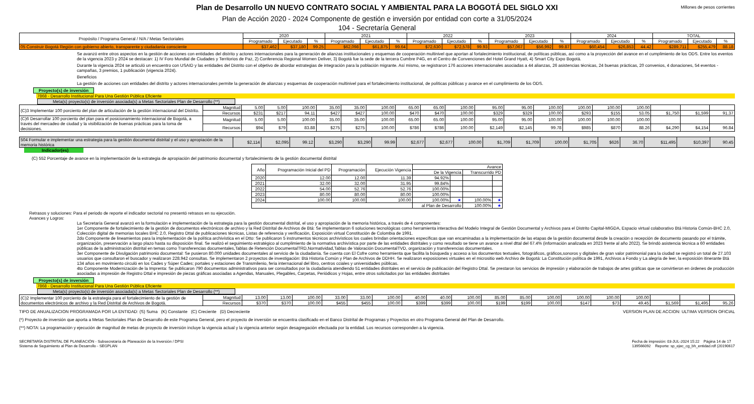Plan de Desarrollo UN NUEVO CONTRATO SOCIAL Y AMBIENTAL PARA LA BOGOTÁ DEL SIGLO XXI
Millones de pesos corrientes
Plan de Acción 2020 - 2024 Componente de gestión e inversión por entidad con corte a 31/05/2024
104 - Secretaría General
| Propósito / Programa General / N/A / Metas Sectoriales | 2020 | | | 2021 | | | 2022 | | | 2023 | | | 2024 | | | TOTAL | | |
| --- | --- | --- | --- | --- | --- | --- | --- | --- | --- | --- | --- | --- | --- | --- | --- | --- | --- | --- |
| | Programado | Ejecutado | % | Programado | Ejecutado | % | Programado | Ejecutado | % | Programado | Ejecutado | % | Programado | Ejecutado | % | Programado | Ejecutado | % |
| 05 Construir Bogotá Región con gobierno abierto, transparente y ciudadanía consciente | $37,462 | $37,180 | 99.25 | $62,098 | $61,875 | 99.64 | $72,630 | $72,578 | 99.93 | $57,067 | $56,992 | 99.87 | $60,454 | $26,853 | 44.42 | $289,711 | $255,479 | 88.18 |
Se avanzó entre otros aspectos en la gestión de acciones con entidades del distrito y actores internacionales para la generación de alianzas institucionales y esquemas de cooperación multinivel que aportan al fortalecimiento institucional, de políticas públicas, así como a la proyección del avance en el cumplimiento de los ODS. Entre los eventos de la vigencia 2023 y 2024 se destacan: 1) IV Foro Mundial de Ciudades y Territorios de Paz, 2) Conferencia Regional Women Deliver, 3) Bogotá fue la sede de la tercera Cumbre P4G, en el Centro de Convenciones del Hotel Grand Hyatt, 4) Smart City Expo Bogotá.
Durante la vigencia 2024 se articuló un encuentro con USAID y las entidades del Distrito con el objetivo de abordar estrategias de integración para la población migrante. Así mismo, se registraron 176 acciones internacionales asociadas a 44 alianzas, 26 asistencias técnicas, 24 buenas prácticas, 20 convenios, 4 donaciones, 54 eventos - campañas, 3 premios, 1 publicación (vigencia 2024).
Beneficios
La gestión de acciones con entidades del distrito y actores internacionales permite la generación de alianzas y esquemas de cooperación multinivel para el fortalecimiento institucional, de políticas públicas y avance en el cumplimiento de los ODS.
Proyecto(s) de inversión
7868 - Desarrollo Institucional Para Una Gestión Pública Eficiente
Meta(s) proyecto(s) de inversión asociada(s) a Metas Sectoriales Plan de Desarrollo (**)
| (C)3 Implementar 100 porciento del plan de articulación de la gestión internacional del Distrito. | Magnitud | 5.00 | 5.00 | 100.00 | 35.00 | 35.00 | 100.00 | 65.00 | 65.00 | 100.00 | 95.00 | 95.00 | 100.00 | 100.00 | 100.00 | 100.00 | | | |
| | Recursos | $231 | $217 | 94.11 | $427 | $427 | 100.00 | $470 | $470 | 100.00 | $329 | $329 | 100.00 | $293 | $155 | 53.05 | $1,750 | $1,599 | 91.37 |
| (C)6 Desarrollar 100 porciento del plan para el posicionamiento internacional de Bogotá, a través del mercadeo de ciudad y la visibilización de buenas prácticas para la toma de decisiones. | Magnitud | 5.00 | 5.00 | 100.00 | 35.00 | 35.00 | 100.00 | 65.00 | 65.00 | 100.00 | 95.00 | 95.00 | 100.00 | 100.00 | 100.00 | 100.00 | | | |
| | Recursos | $94 | $79 | 83.88 | $275 | $275 | 100.00 | $786 | $786 | 100.00 | $2,149 | $2,145 | 99.78 | $985 | $870 | 88.26 | $4,290 | $4,154 | 96.84 |
| 504 Formular e implementar una estrategia para la gestión documental distrital y el uso y apropiación de la memoria histórica | $2,114 | $2,095 | 99.12 | $3,290 | $3,290 | 99.99 | $2,677 | $2,677 | 100.00 | $1,709 | $1,709 | 100.00 | $1,705 | $626 | 36.70 | $11,495 | $10,397 | 90.45 |
Indicador(es)
(C) 552 Porcentaje de avance en la implementación de la estrategia de apropiación del patrimonio documental y fortalecimiento de la gestión documental distrital
| Año | Programación Inicial del PD | Programación | Ejecución Vigencia | Avance | | | |
| --- | --- | --- | --- | --- | --- | --- | --- |
| | | | | De la Vigencia | | Transcurrido PD | |
| 2020 | 12.00 | 12.00 | 11.39 | 94.92% | | | |
| 2021 | 32.00 | 32.00 | 31.95 | 99.84% | | | |
| 2022 | 54.00 | 52.76 | 52.76 | 100.00% | | | |
| 2023 | 80.00 | 80.00 | 80.00 | 100.00% | | | |
| 2024 | 100.00 | 100.00 | 100.00 | 100.00% | ★ | 100.00% | ★ |
| | | | | al Plan de Desarrollo | | 100.00% | ★ |
Retrasos y soluciones: Para el periodo de reporte el indicador sectorial no presentó retrasos en su ejecución.
Avances y Logros:
La Secretaría General avanzó en la formulación e implementación de la estrategia para la gestión documental distrital, el uso y apropiación de la memoria histórica, a través de 4 componentes:
1er Componente de fortalecimiento de la gestión de documentos electrónicos de archivo y la Red Distrital de Archivos de Btá: Se implementaron 6 soluciones tecnológicas como herramienta interactiva del Modelo Integral de Gestión Documental y Archivos para el Distrito Capital-MIGDA, Espacio virtual colaborativo Btá Historia Común-BHC 2.0, Colección digital de memorias locales BHC 2.0, Registro Dttal de publicaciones técnicas, Listas de referencia y verificación, Exposición virtual Constitución de Colombia de 1991.
2do Componente de lineamientos para la implementación de la política archivística en el Dtto: Se publicaron 5 instrumentos técnicos archivísticos los cuales brindan orientaciones específicas que van encaminadas a la implementación de las etapas de la gestión documental desde la creación o recepción de documento pasando por el trámite, organización, preservación a largo plazo hasta su disposición final. Se realizó el seguimiento estratégico al cumplimiento de la normativa archivística por parte de las entidades distritales y como resultado se tiene un avance a nivel dttal del 67.4% (información analizada en 2023 frente al año 2022). Se brindó asistencia técnica a 60 entidades públicas de la administración distrital en temas como Transferencias documentales,Tablas de Retención DocumentalTRD,Normatividad,Tablas de Valoración DocumentalTVD, organización y transferencias documentales.
3er Componente de Divulgación patrimonio documental: Se pusieron 80.000 unidades documentales al servicio de la ciudadanía. Se cuenta con El Cofre como herramienta que facilita la búsqueda y acceso a los documentos textuales, fotográficos, gráficos,sonoros y digitales de gran valor patrimonial para la ciudad se registró un total de 27.103 usuarios que consultaron el buscador y realizaron 228.942 consultas. Se implementaron 2 proyectos de investigación: Btá Historia Común y Plan de Archivos de DDHH. Se realizaron exposiciones virtuales en el micrositio web Archivo de Bogotá: La Constitución política de 1991, Archivos a Fondo y La alegría de leer, la exposición itinerante Btá 134 años en movimiento circuló en los Cades y Súper Cades; portales y estaciones de Transmilenio, feria internacional del libro, centros cciales y universidades públicas.
4to Componente Modernización de la Imprenta: Se publicaron 790 documentos administrativos para ser consultados por la ciudadanía atendiendo 51 entidades distritales en el servicio de publicación del Registro Dttal. Se prestaron los servicios de impresión y elaboración de trabajos de artes gráficas que se convirtieron en órdenes de producción asociadas a impresión de Registro Dttal e impresión de piezas gráficas asociadas a Agendas, Manuales, Plegables, Carpetas, Periódicos y Hojas, entre otros solicitados por las entidades distritales
Proyecto(s) de inversión
7868 - Desarrollo Institucional Para Una Gestión Pública Eficiente
Meta(s) proyecto(s) de inversión asociada(s) a Metas Sectoriales Plan de Desarrollo (**)
| (C)2 Implementar 100 porciento de la estrategia para el fortalecimiento de la gestión de documentos electrónicos de archivo y la Red Distrital de Archivos de Bogotá. | Magnitud | 13.00 | 13.00 | 100.00 | 33.00 | 33.00 | 100.00 | 40.00 | 40.00 | 100.00 | 85.00 | 85.00 | 100.00 | 100.00 | 100.00 | 100.00 | | | |
| | Recursos | $370 | $370 | 100.00 | $455 | $455 | 100.00 | $399 | $399 | 100.00 | $199 | $199 | 100.00 | $147 | $73 | 49.45 | $1,569 | $1,495 | 95.26 |
TIPO DE ANUALIZACION PROGRAMADA POR LA ENTIDAD: (S) Suma (K) Constante (C) Creciente (D) Decreciente VERSION PLAN DE ACCION: ULTIMA VERSION OFICIAL
(*) Proyecto de inversión que aporta a Metas Sectoriales Plan de Desarrollo de este Programa General, pero el proyecto de inversión se encuentra clasificado en el Banco Distrital de Programas y Proyectos en otro Programa General del Plan de Desarrollo.
(**) NOTA: La programación y ejecución de magnitud de metas de proyecto de inversión incluye la vigencia actual y la vigencia anterior según desagregación efectuada por la entidad. Los recursos corresponden a la vigencia.
SECRETARÍA DISTRITAL DE PLANEACIÓN - Subsecretaría de Planeación de la Inversión / DPSI
Sistema de Seguimiento al Plan de Desarrollo - SEGPLAN Fecha de impresión: 03-JUL-2024 15:22 Página 14 de 17
139566092 Reporte: sp_ejec_cg_bh_entidad.rdf (20190617